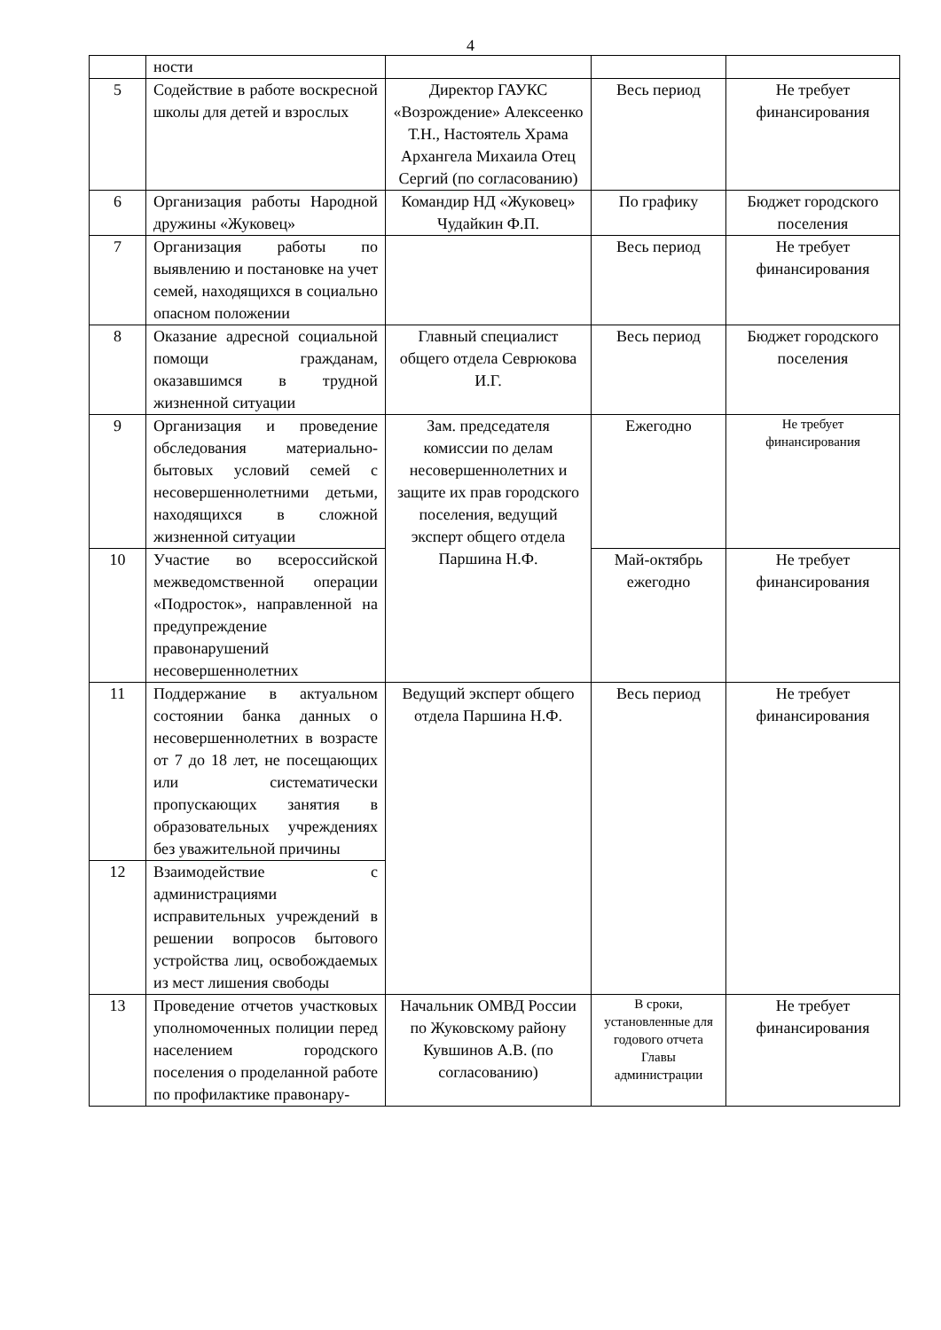4
| | ности | | | |
| 5 | Содействие в работе воскресной школы для детей и взрослых | Директор ГАУКС «Возрождение» Алексеенко Т.Н., Настоятель Храма Архангела Михаила Отец Сергий (по согласованию) | Весь период | Не требует финансирования |
| 6 | Организация работы Народной дружины «Жуковец» | Командир НД «Жуковец» Чудайкин Ф.П. | По графику | Бюджет городского поселения |
| 7 | Организация работы по выявлению и постановке на учет семей, находящихся в социально опасном положении | | Весь период | Не требует финансирования |
| 8 | Оказание адресной социальной помощи гражданам, оказавшимся в трудной жизненной ситуации | Главный специалист общего отдела Севрюкова И.Г. | Весь период | Бюджет городского поселения |
| 9 | Организация и проведение обследования материально-бытовых условий семей с несовершеннолетними детьми, находящихся в сложной жизненной ситуации | Зам. председателя комиссии по делам несовершеннолетних и защите их прав городского поселения, ведущий эксперт общего отдела Паршина Н.Ф. | Ежегодно | Не требует финансирования |
| 10 | Участие во всероссийской межведомственной операции «Подросток», направленной на предупреждение правонарушений несовершеннолетних | | Май-октябрь ежегодно | Не требует финансирования |
| 11 | Поддержание в актуальном состоянии банка данных о несовершеннолетних в возрасте от 7 до 18 лет, не посещающих или систематически пропускающих занятия в образовательных учреждениях без уважительной причины | Ведущий эксперт общего отдела Паршина Н.Ф. | Весь период | Не требует финансирования |
| 12 | Взаимодействие с администрациями исправительных учреждений в решении вопросов бытового устройства лиц, освобождаемых из мест лишения свободы | | | |
| 13 | Проведение отчетов участковых уполномоченных полиции перед населением городского поселения о проделанной работе по профилактике правонару- | Начальник ОМВД России по Жуковскому району Кувшинов А.В. (по согласованию) | В сроки, установленные для годового отчета Главы администрации | Не требует финансирования |